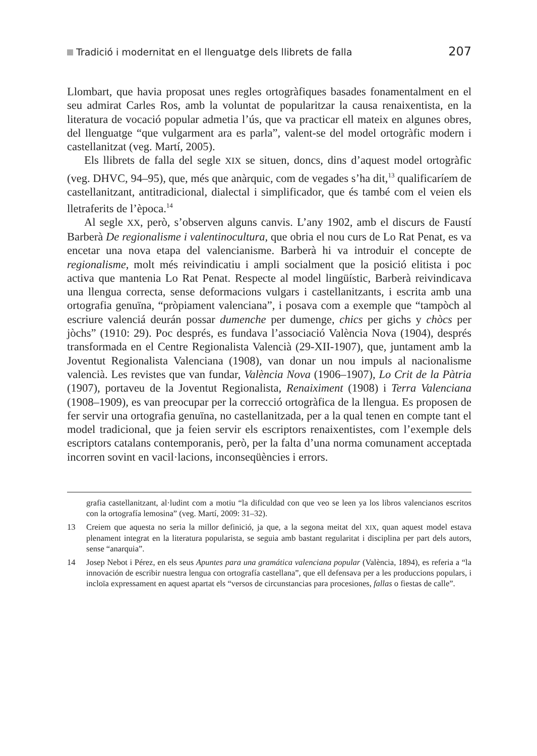Tradició i modernitat en el llenguatge dels llibrets de falla 207
Llombart, que havia proposat unes regles ortogràfiques basades fonamentalment en el seu admirat Carles Ros, amb la voluntat de popularitzar la causa renaixentista, en la literatura de vocació popular admetia l’ús, que va practicar ell mateix en algunes obres, del llenguatge “que vulgarment ara es parla”, valent-se del model ortogràfic modern i castellanitzat (veg. Martí, 2005).
Els llibrets de falla del segle XIX se situen, doncs, dins d’aquest model ortogràfic (veg. DHVC, 94–95), que, més que anàrquic, com de vegades s’ha dit,<sup>13</sup> qualificaríem de castellanitzant, antitradicional, dialectal i simplificador, que és també com el veien els lletraferits de l’època.<sup>14</sup>
Al segle XX, però, s’observen alguns canvis. L’any 1902, amb el discurs de Faustí Barberà De regionalisme i valentinocultura, que obria el nou curs de Lo Rat Penat, es va encetar una nova etapa del valencianisme. Barberà hi va introduir el concepte de regionalisme, molt més reivindicatiu i ampli socialment que la posició elitista i poc activa que mantenia Lo Rat Penat. Respecte al model lingüístic, Barberà reivindicava una llengua correcta, sense deformacions vulgars i castellanitzants, i escrita amb una ortografia genuïna, “pròpiament valenciana”, i posava com a exemple que “tampòch al escriure valenciá deurán possar dumenche per dumenge, chics per gichs y chòcs per jòchs” (1910: 29). Poc després, es fundava l’associació València Nova (1904), després transformada en el Centre Regionalista Valencià (29-XII-1907), que, juntament amb la Joventut Regionalista Valenciana (1908), van donar un nou impuls al nacionalisme valencià. Les revistes que van fundar, València Nova (1906–1907), Lo Crit de la Pàtria (1907), portaveu de la Joventut Regionalista, Renaiximent (1908) i Terra Valenciana (1908–1909), es van preocupar per la correcció ortogràfica de la llengua. Es proposen de fer servir una ortografia genuïna, no castellanitzada, per a la qual tenen en compte tant el model tradicional, que ja feien servir els escriptors renaixentistes, com l’exemple dels escriptors catalans contemporanis, però, per la falta d’una norma comunament acceptada incorren sovint en vacil·lacions, inconseqüències i errors.
grafia castellanitzant, al·ludint com a motiu “la dificuldad con que veo se leen ya los libros valencianos escritos con la ortografía lemosina” (veg. Martí, 2009: 31–32).
13 Creiem que aquesta no seria la millor definició, ja que, a la segona meitat del XIX, quan aquest model estava plenament integrat en la literatura popularista, se seguia amb bastant regularitat i disciplina per part dels autors, sense “anarquia”.
14 Josep Nebot i Pérez, en els seus Apuntes para una gramática valenciana popular (València, 1894), es referia a “la innovación de escribir nuestra lengua con ortografía castellana”, que ell defensava per a les produccions populars, i incloïa expressament en aquest apartat els “versos de circunstancias para procesiones, fallas o fiestas de calle”.